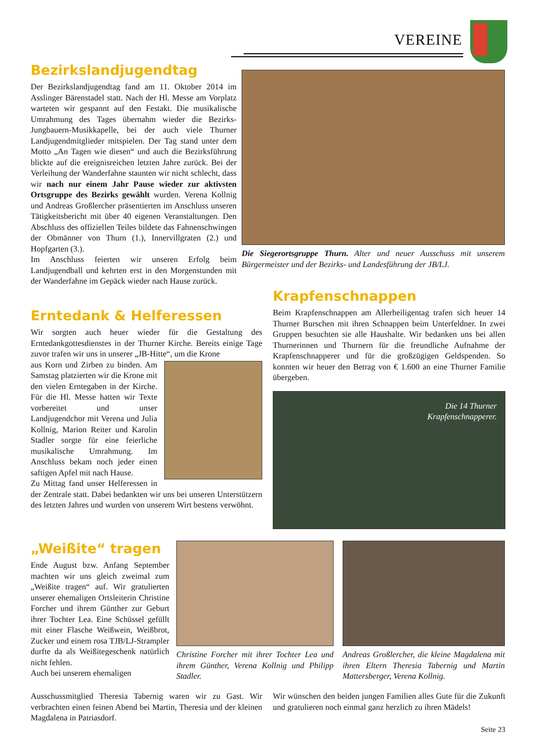VEREINE
Bezirkslandjugendtag
Der Bezirkslandjugendtag fand am 11. Oktober 2014 im Asslinger Bärenstadel statt. Nach der Hl. Messe am Vorplatz warteten wir gespannt auf den Festakt. Die musikalische Umrahmung des Tages übernahm wieder die Bezirks-Jungbauern-Musikkapelle, bei der auch viele Thurner Landjugendmitglieder mitspielen. Der Tag stand unter dem Motto „An Tagen wie diesen“ und auch die Bezirksführung blickte auf die ereignisreichen letzten Jahre zurück. Bei der Verleihung der Wanderfahne staunten wir nicht schlecht, dass wir nach nur einem Jahr Pause wieder zur aktivsten Ortsgruppe des Bezirks gewählt wurden. Verena Kollnig und Andreas Großlercher präsentierten im Anschluss unseren Tätigkeitsbericht mit über 40 eigenen Veranstaltungen. Den Abschluss des offiziellen Teiles bildete das Fahnenschwingen der Obmänner von Thurn (1.), Innervillgraten (2.) und Hopfgarten (3.).
Im Anschluss feierten wir unseren Erfolg beim Landjugendball und kehrten erst in den Morgenstunden mit der Wanderfahne im Gepäck wieder nach Hause zurück.
Die Siegerortsgruppe Thurn. Alter und neuer Ausschuss mit unserem Bürgermeister und der Bezirks- und Landesführung der JB/LJ.
Krapfenschnappen
Beim Krapfenschnappen am Allerheiligentag trafen sich heuer 14 Thurner Burschen mit ihren Schnappen beim Unterfeldner. In zwei Gruppen besuchten sie alle Haushalte. Wir bedanken uns bei allen Thurnerinnen und Thurnern für die freundliche Aufnahme der Krapfenschnapperer und für die großzügigen Geldspenden. So konnten wir heuer den Betrag von € 1.600 an eine Thurner Familie übergeben.
Die 14 Thurner
Krapfenschnapperer.
Erntedank & Helferessen
Wir sorgten auch heuer wieder für die Gestaltung des Erntedankgottesdienstes in der Thurner Kirche. Bereits einige Tage zuvor trafen wir uns in unserer „JB-Hitte“, um die Krone
aus Korn und Zirben zu binden. Am Samstag platzierten wir die Krone mit den vielen Erntegaben in der Kirche. Für die Hl. Messe hatten wir Texte vorbereitet und unser Landjugendchor mit Verena und Julia Kollnig, Marion Reiter und Karolin Stadler sorgte für eine feierliche musikalische Umrahmung. Im Anschluss bekam noch jeder einen saftigen Apfel mit nach Hause.
Zu Mittag fand unser Helferessen in der Zentrale statt. Dabei bedankten wir uns bei unseren Unterstützern des letzten Jahres und wurden von unserem Wirt bestens verwöhnt.
„Weißite“ tragen
Ende August bzw. Anfang September machten wir uns gleich zweimal zum „Weißite tragen“ auf. Wir gratulierten unserer ehemaligen Ortsleiterin Christine Forcher und ihrem Günther zur Geburt ihrer Tochter Lea. Eine Schüssel gefüllt mit einer Flasche Weißwein, Weißbrot, Zucker und einem rosa TJB/LJ-Strampler durfte da als Weißitegeschenk natürlich nicht fehlen.
Auch bei unserem ehemaligen
Christine Forcher mit ihrer Tochter Lea und ihrem Günther, Verena Kollnig und Philipp Stadler.
Andreas Großlercher, die kleine Magdalena mit ihren Eltern Theresia Tabernig und Martin Mattersberger, Verena Kollnig.
Ausschussmitglied Theresia Tabernig waren wir zu Gast. Wir verbrachten einen feinen Abend bei Martin, Theresia und der kleinen Magdalena in Patriasdorf.
Wir wünschen den beiden jungen Familien alles Gute für die Zukunft und gratulieren noch einmal ganz herzlich zu ihren Mädels!
Seite 23